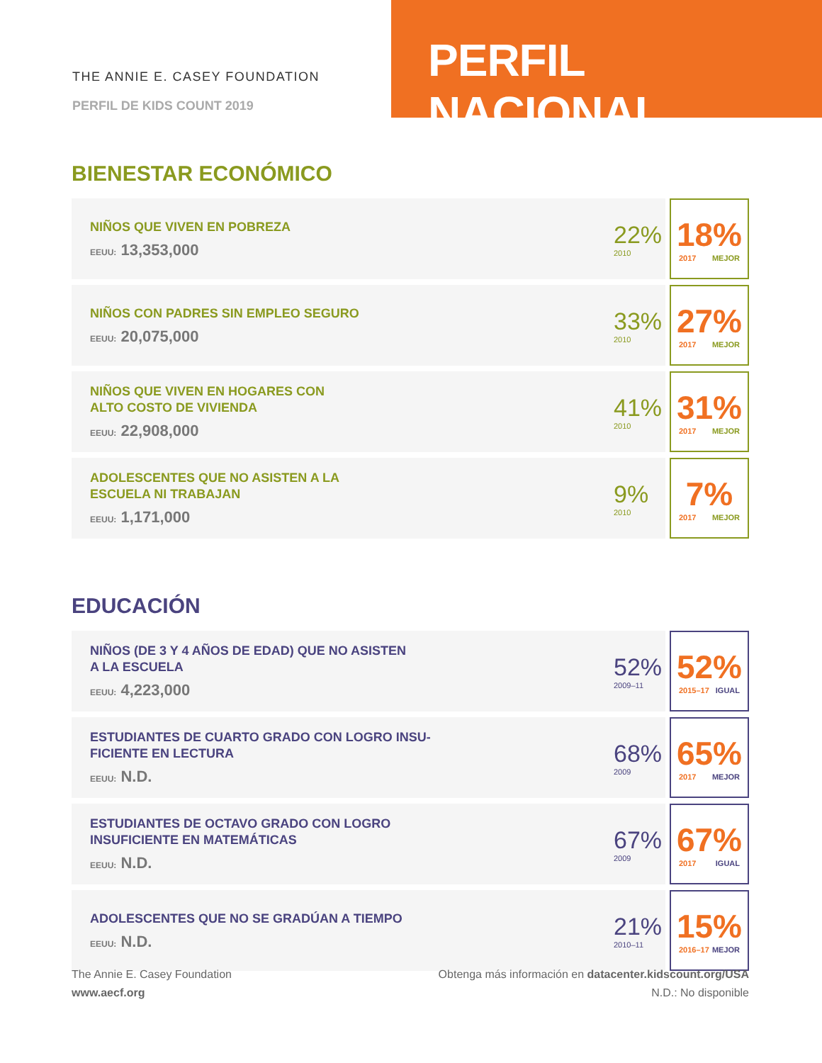THE ANNIE E. CASEY FOUNDATION
PERFIL DE KIDS COUNT 2019
PERFIL NACIONAL
BIENESTAR ECONÓMICO
| NIÑOS QUE VIVEN EN POBREZA EEUU: 13,353,000 | 22% 2010 | | 18% 2017 MEJOR |
| NIÑOS CON PADRES SIN EMPLEO SEGURO EEUU: 20,075,000 | 33% 2010 | | 27% 2017 MEJOR |
| NIÑOS QUE VIVEN EN HOGARES CON ALTO COSTO DE VIVIENDA EEUU: 22,908,000 | 41% 2010 | | 31% 2017 MEJOR |
| ADOLESCENTES QUE NO ASISTEN A LA ESCUELA NI TRABAJAN EEUU: 1,171,000 | 9% 2010 | | 7% 2017 MEJOR |
EDUCACIÓN
| NIÑOS (DE 3 Y 4 AÑOS DE EDAD) QUE NO ASISTEN A LA ESCUELA EEUU: 4,223,000 | 52% 2009–11 | | 52% 2015–17 IGUAL |
| ESTUDIANTES DE CUARTO GRADO CON LOGRO INSU- FICIENTE EN LECTURA EEUU: N.D. | 68% 2009 | | 65% 2017 MEJOR |
| ESTUDIANTES DE OCTAVO GRADO CON LOGRO INSUFICIENTE EN MATEMÁTICAS EEUU: N.D. | 67% 2009 | | 67% 2017 IGUAL |
| ADOLESCENTES QUE NO SE GRADÚAN A TIEMPO EEUU: N.D. | 21% 2010–11 | | 15% 2016–17 MEJOR |
The Annie E. Casey Foundation
www.aecf.org
Obtenga más información en datacenter.kidscount.org/USA
N.D.: No disponible